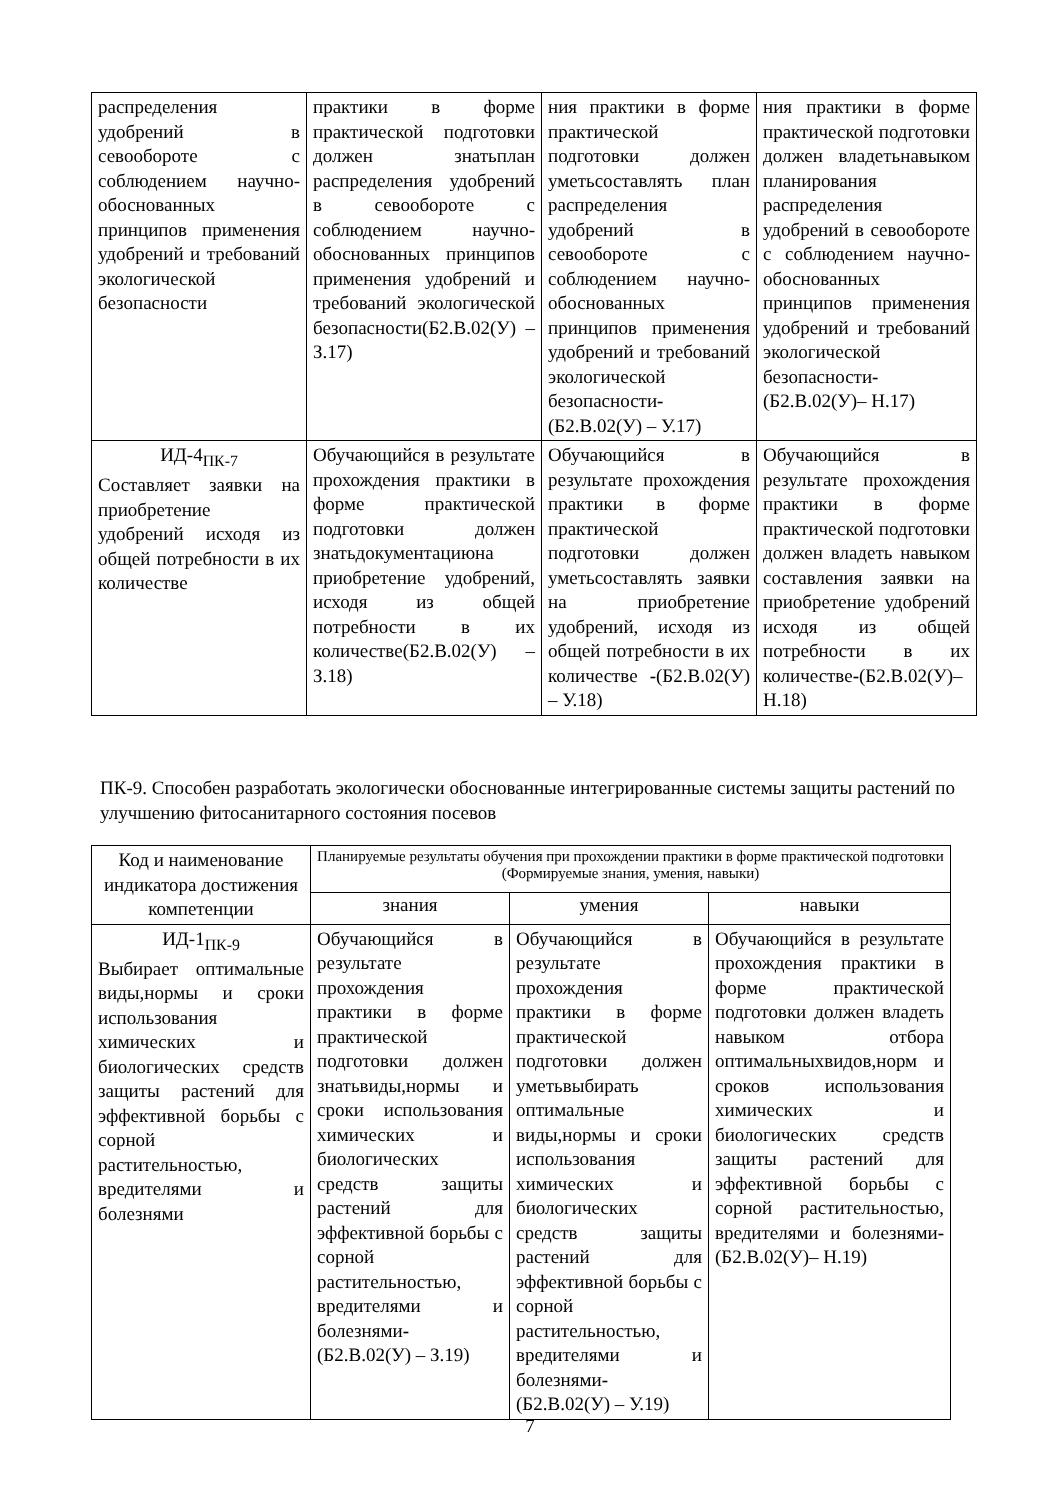| распределения удобрений в севообороте с соблюдением научно-обоснованных принципов применения удобрений и требований экологической безопасности | практики в форме практической подготовки должен знатьплан распределения удобрений в севообороте с соблюдением научно-обоснованных принципов применения удобрений и требований экологической безопасности(Б2.В.02(У) – З.17) | ния практики в форме практической подготовки должен уметьсоставлять план распределения удобрений в севообороте с соблюдением научно-обоснованных принципов применения удобрений и требований экологической безопасности - (Б2.В.02(У) – У.17) | ния практики в форме практической подготовки должен владетьнавыком планирования распределения удобрений в севообороте с соблюдением научно-обоснованных принципов применения удобрений и требований экологической безопасности - (Б2.В.02(У)– Н.17) |
| ИД-4<sub>ПК-7</sub> Составляет заявки на приобретение удобрений исходя из общей потребности в их количестве | Обучающийся в результате прохождения практики в форме практической подготовки должен знатьдокументациюна приобретение удобрений, исходя из общей потребности в их количестве(Б2.В.02(У) – З.18) | Обучающийся в результате прохождения практики в форме практической подготовки должен уметьсоставлять заявки на приобретение удобрений, исходя из общей потребности в их количестве - (Б2.В.02(У) – У.18) | Обучающийся в результате прохождения практики в форме практической подготовки должен владеть навыком составления заявки на приобретение удобрений исходя из общей потребности в их количестве - (Б2.В.02(У)– Н.18) |
ПК-9. Способен разработать экологически обоснованные интегрированные системы защиты растений по улучшению фитосанитарного состояния посевов
| Код и наименование индикатора достижения компетенции | Планируемые результаты обучения при прохождении практики в форме практической подготовки (Формируемые знания, умения, навыки) | | |
| --- | --- | --- | --- |
| | знания | умения | навыки |
| ИД-1<sub>ПК-9</sub> Выбирает оптимальные виды,нормы и сроки использования химических и биологических средств защиты растений для эффективной борьбы с сорной растительностью, вредителями и болезнями | Обучающийся в результате прохождения практики в форме практической подготовки должен знатьвиды,нормы и сроки использования химических и биологических средств защиты растений для эффективной борьбы с сорной растительностью, вредителями и болезнями - (Б2.В.02(У) – З.19) | Обучающийся в результате прохождения практики в форме практической подготовки должен уметьвыбирать оптимальные виды,нормы и сроки использования химических и биологических средств защиты растений для эффективной борьбы с сорной растительностью, вредителями и болезнями - (Б2.В.02(У) – У.19) | Обучающийся в результате прохождения практики в форме практической подготовки должен владеть навыком отбора оптимальныхвидов,норм и сроков использования химических и биологических средств защиты растений для эффективной борьбы с сорной растительностью, вредителями и болезнями - (Б2.В.02(У)– Н.19) |
7